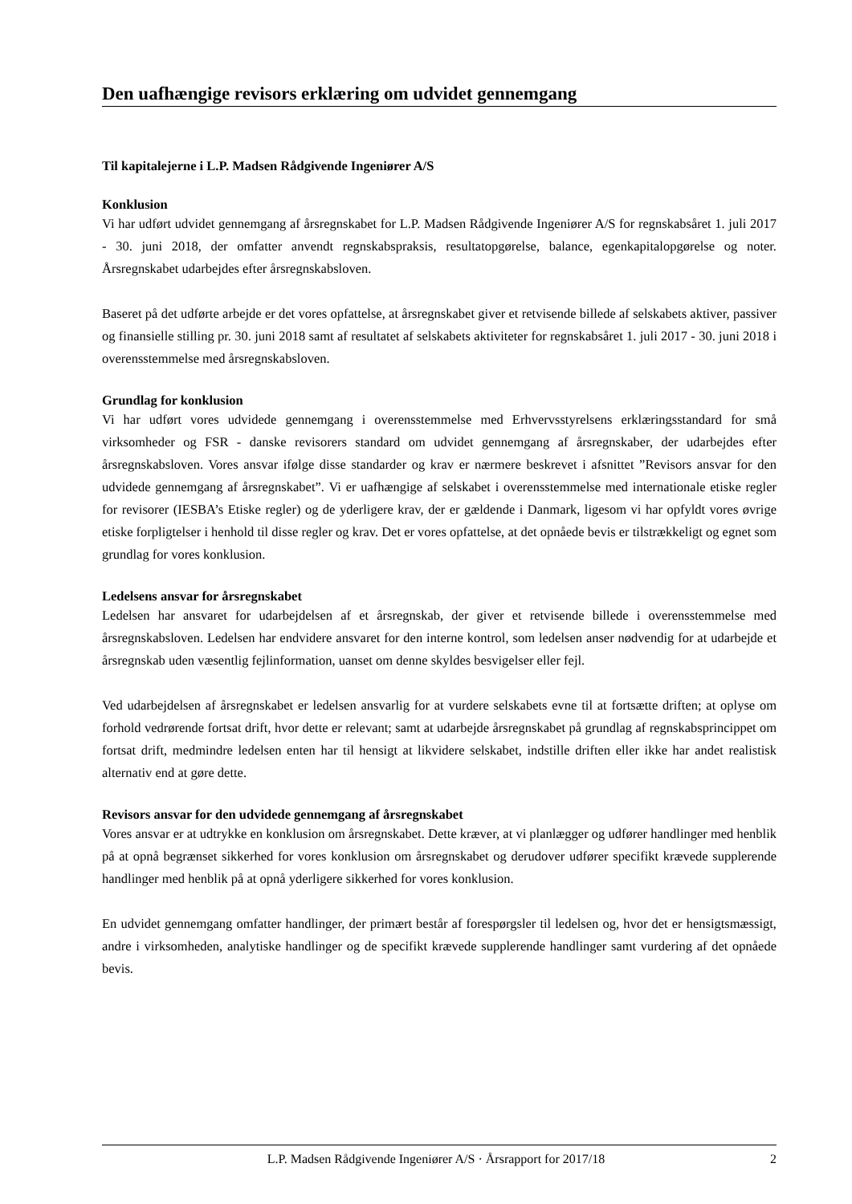Den uafhængige revisors erklæring om udvidet gennemgang
Til kapitalejerne i L.P. Madsen Rådgivende Ingeniører A/S
Konklusion
Vi har udført udvidet gennemgang af årsregnskabet for L.P. Madsen Rådgivende Ingeniører A/S for regnskabsåret 1. juli 2017 - 30. juni 2018, der omfatter anvendt regnskabspraksis, resultatopgørelse, balance, egenkapitalopgørelse og noter. Årsregnskabet udarbejdes efter årsregnskabsloven.
Baseret på det udførte arbejde er det vores opfattelse, at årsregnskabet giver et retvisende billede af selskabets aktiver, passiver og finansielle stilling pr. 30. juni 2018 samt af resultatet af selskabets aktiviteter for regnskabsåret 1. juli 2017 - 30. juni 2018 i overensstemmelse med årsregnskabsloven.
Grundlag for konklusion
Vi har udført vores udvidede gennemgang i overensstemmelse med Erhvervsstyrelsens erklæringsstandard for små virksomheder og FSR - danske revisorers standard om udvidet gennemgang af årsregnskaber, der udarbejdes efter årsregnskabsloven. Vores ansvar ifølge disse standarder og krav er nærmere beskrevet i afsnittet ”Revisors ansvar for den udvidede gennemgang af årsregnskabet”. Vi er uafhængige af selskabet i overensstemmelse med internationale etiske regler for revisorer (IESBA’s Etiske regler) og de yderligere krav, der er gældende i Danmark, ligesom vi har opfyldt vores øvrige etiske forpligtelser i henhold til disse regler og krav. Det er vores opfattelse, at det opnåede bevis er tilstrækkeligt og egnet som grundlag for vores konklusion.
Ledelsens ansvar for årsregnskabet
Ledelsen har ansvaret for udarbejdelsen af et årsregnskab, der giver et retvisende billede i overensstemmelse med årsregnskabsloven. Ledelsen har endvidere ansvaret for den interne kontrol, som ledelsen anser nødvendig for at udarbejde et årsregnskab uden væsentlig fejlinformation, uanset om denne skyldes besvigelser eller fejl.
Ved udarbejdelsen af årsregnskabet er ledelsen ansvarlig for at vurdere selskabets evne til at fortsætte driften; at oplyse om forhold vedrørende fortsat drift, hvor dette er relevant; samt at udarbejde årsregnskabet på grundlag af regnskabsprincippet om fortsat drift, medmindre ledelsen enten har til hensigt at likvidere selskabet, indstille driften eller ikke har andet realistisk alternativ end at gøre dette.
Revisors ansvar for den udvidede gennemgang af årsregnskabet
Vores ansvar er at udtrykke en konklusion om årsregnskabet. Dette kræver, at vi planlægger og udfører handlinger med henblik på at opnå begrænset sikkerhed for vores konklusion om årsregnskabet og derudover udfører specifikt krævede supplerende handlinger med henblik på at opnå yderligere sikkerhed for vores konklusion.
En udvidet gennemgang omfatter handlinger, der primært består af forespørgsler til ledelsen og, hvor det er hensigtsmæssigt, andre i virksomheden, analytiske handlinger og de specifikt krævede supplerende handlinger samt vurdering af det opnåede bevis.
L.P. Madsen Rådgivende Ingeniører A/S · Årsrapport for 2017/18 2